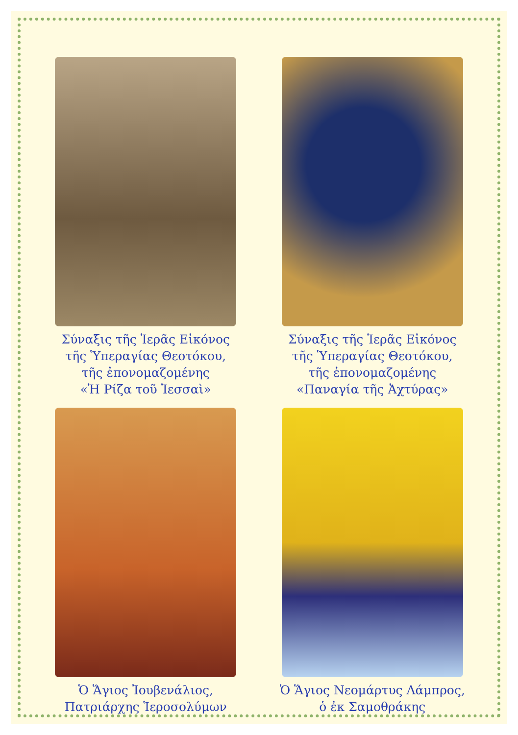Σύναξις τῆς Ἱερᾶς Εἰκόνος
τῆς Ὑπεραγίας Θεοτόκου,
τῆς ἐπονομαζομένης
«Ἡ Ρίζα τοῦ Ἰεσσαὶ»
Σύναξις τῆς Ἱερᾶς Εἰκόνος
τῆς Ὑπεραγίας Θεοτόκου,
τῆς ἐπονομαζομένης
«Παναγία τῆς Ἀχτύρας»
Ὁ Ἅγιος Ἰουβενάλιος,
Πατριάρχης Ἱεροσολύμων
Ὁ Ἅγιος Νεομάρτυς Λάμπρος,
ὁ ἐκ Σαμοθράκης